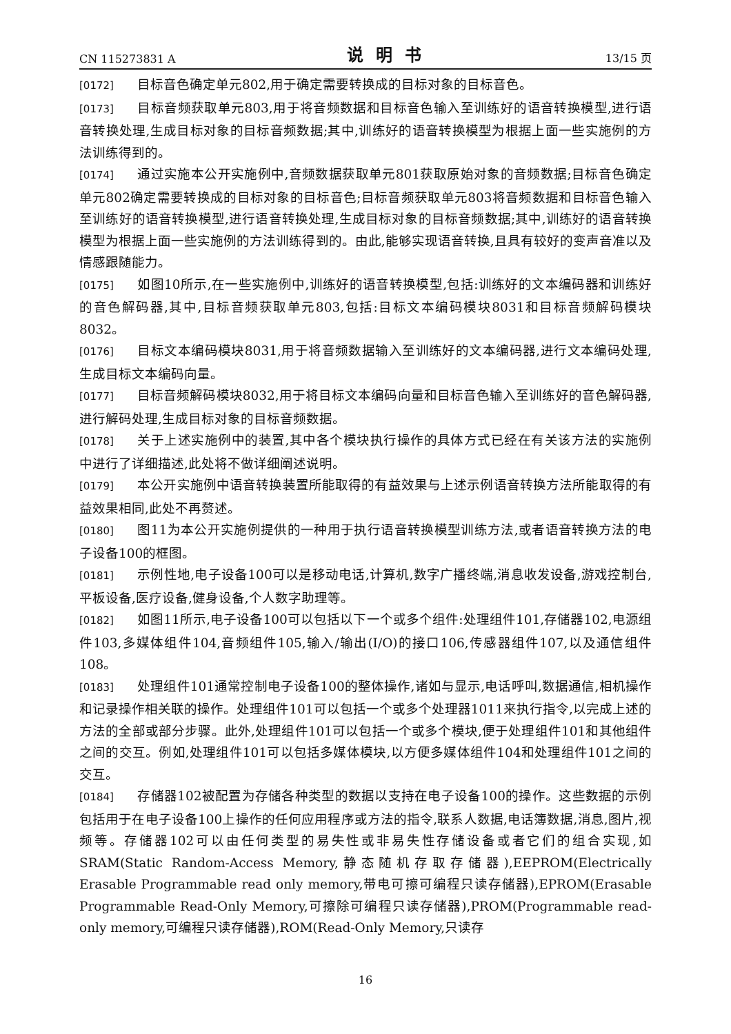CN 115273831 A 说明书 13/15 页
[0172] 目标音色确定单元802,用于确定需要转换成的目标对象的目标音色。
[0173] 目标音频获取单元803,用于将音频数据和目标音色输入至训练好的语音转换模型,进行语音转换处理,生成目标对象的目标音频数据;其中,训练好的语音转换模型为根据上面一些实施例的方法训练得到的。
[0174] 通过实施本公开实施例中,音频数据获取单元801获取原始对象的音频数据;目标音色确定单元802确定需要转换成的目标对象的目标音色;目标音频获取单元803将音频数据和目标音色输入至训练好的语音转换模型,进行语音转换处理,生成目标对象的目标音频数据;其中,训练好的语音转换模型为根据上面一些实施例的方法训练得到的。由此,能够实现语音转换,且具有较好的变声音准以及情感跟随能力。
[0175] 如图10所示,在一些实施例中,训练好的语音转换模型,包括:训练好的文本编码器和训练好的音色解码器,其中,目标音频获取单元803,包括:目标文本编码模块8031和目标音频解码模块8032。
[0176] 目标文本编码模块8031,用于将音频数据输入至训练好的文本编码器,进行文本编码处理,生成目标文本编码向量。
[0177] 目标音频解码模块8032,用于将目标文本编码向量和目标音色输入至训练好的音色解码器,进行解码处理,生成目标对象的目标音频数据。
[0178] 关于上述实施例中的装置,其中各个模块执行操作的具体方式已经在有关该方法的实施例中进行了详细描述,此处将不做详细阐述说明。
[0179] 本公开实施例中语音转换装置所能取得的有益效果与上述示例语音转换方法所能取得的有益效果相同,此处不再赘述。
[0180] 图11为本公开实施例提供的一种用于执行语音转换模型训练方法,或者语音转换方法的电子设备100的框图。
[0181] 示例性地,电子设备100可以是移动电话,计算机,数字广播终端,消息收发设备,游戏控制台,平板设备,医疗设备,健身设备,个人数字助理等。
[0182] 如图11所示,电子设备100可以包括以下一个或多个组件:处理组件101,存储器102,电源组件103,多媒体组件104,音频组件105,输入/输出(I/O)的接口106,传感器组件107,以及通信组件108。
[0183] 处理组件101通常控制电子设备100的整体操作,诸如与显示,电话呼叫,数据通信,相机操作和记录操作相关联的操作。处理组件101可以包括一个或多个处理器1011来执行指令,以完成上述的方法的全部或部分步骤。此外,处理组件101可以包括一个或多个模块,便于处理组件101和其他组件之间的交互。例如,处理组件101可以包括多媒体模块,以方便多媒体组件104和处理组件101之间的交互。
[0184] 存储器102被配置为存储各种类型的数据以支持在电子设备100的操作。这些数据的示例包括用于在电子设备100上操作的任何应用程序或方法的指令,联系人数据,电话簿数据,消息,图片,视频等。存储器102可以由任何类型的易失性或非易失性存储设备或者它们的组合实现,如SRAM(Static Random-Access Memory,静态随机存取存储器),EEPROM(Electrically Erasable Programmable read only memory,带电可擦可编程只读存储器),EPROM(Erasable Programmable Read-Only Memory,可擦除可编程只读存储器),PROM(Programmable read-only memory,可编程只读存储器),ROM(Read-Only Memory,只读存
16